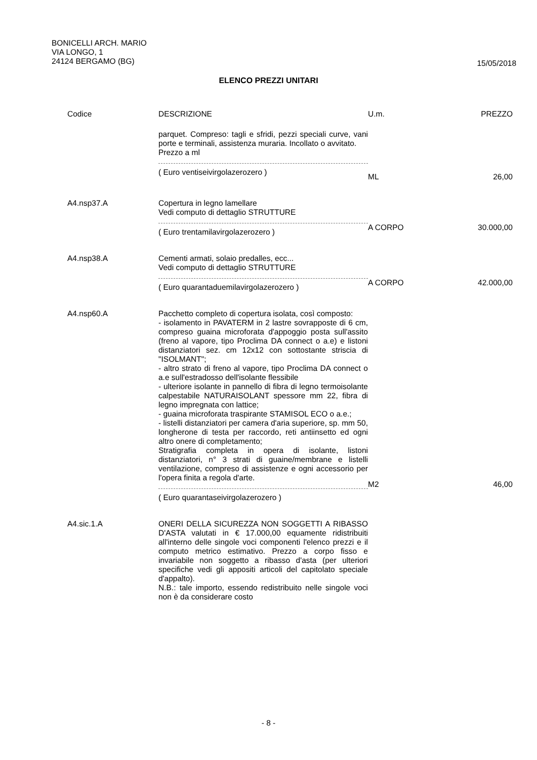BONICELLI ARCH. MARIO
VIA LONGO, 1
24124 BERGAMO (BG)
15/05/2018
ELENCO PREZZI UNITARI
| Codice | DESCRIZIONE | U.m. | PREZZO |
| --- | --- | --- | --- |
| | parquet. Compreso: tagli e sfridi, pezzi speciali curve, vani porte e terminali, assistenza muraria. Incollato o avvitato. Prezzo a ml ( Euro ventiseivirgolazerozero ) | ML | 26,00 |
| A4.nsp37.A | Copertura in legno lamellare Vedi computo di dettaglio STRUTTURE ( Euro trentamilavirgolazerozero ) | A CORPO | 30.000,00 |
| A4.nsp38.A | Cementi armati, solaio predalles, ecc... Vedi computo di dettaglio STRUTTURE ( Euro quarantaduemilavirgolazerozero ) | A CORPO | 42.000,00 |
| A4.nsp60.A | Pacchetto completo di copertura isolata, così composto: - isolamento in PAVATERM in 2 lastre sovrapposte di 6 cm, compreso guaina microforata d'appoggio posta sull'assito (freno al vapore, tipo Proclima DA connect o a.e) e listoni distanziatori sez. cm 12x12 con sottostante striscia di "ISOLMANT"; - altro strato di freno al vapore, tipo Proclima DA connect o a.e sull'estradosso dell'isolante flessibile - ulteriore isolante in pannello di fibra di legno termoisolante calpestabile NATURAISOLANT spessore mm 22, fibra di legno impregnata con lattice; - guaina microforata traspirante STAMISOL ECO o a.e.; - listelli distanziatori per camera d'aria superiore, sp. mm 50, longherone di testa per raccordo, reti antiinsetto ed ogni altro onere di completamento; Stratigrafia completa in opera di isolante, listoni distanziatori, n° 3 strati di guaine/membrane e listelli ventilazione, compreso di assistenze e ogni accessorio per l'opera finita a regola d'arte. ( Euro quarantaseivirgolazerozero ) | M2 | 46,00 |
| A4.sic.1.A | ONERI DELLA SICUREZZA NON SOGGETTI A RIBASSO D'ASTA valutati in € 17.000,00 equamente ridistribuiti all'interno delle singole voci componenti l'elenco prezzi e il computo metrico estimativo. Prezzo a corpo fisso e invariabile non soggetto a ribasso d'asta (per ulteriori specifiche vedi gli appositi articoli del capitolato speciale d'appalto). N.B.: tale importo, essendo redistribuito nelle singole voci non è da considerare costo | | |
- 8 -